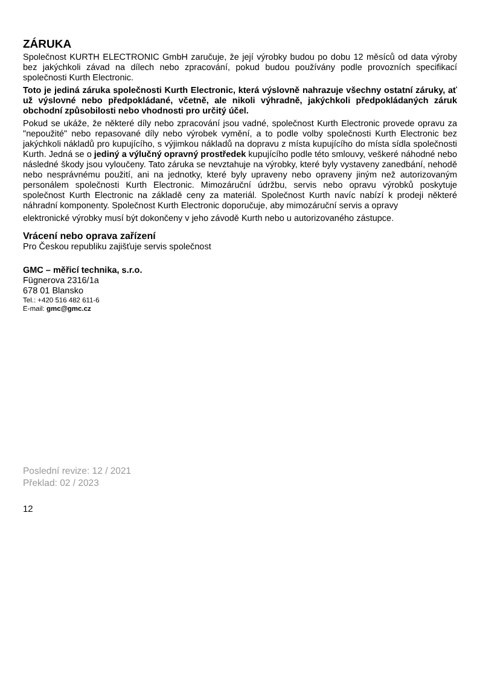ZÁRUKA
Společnost KURTH ELECTRONIC GmbH zaručuje, že její výrobky budou po dobu 12 měsíců od data výroby bez jakýchkoli závad na dílech nebo zpracování, pokud budou používány podle provozních specifikací společnosti Kurth Electronic.
Toto je jediná záruka společnosti Kurth Electronic, která výslovně nahrazuje všechny ostatní záruky, ať už výslovné nebo předpokládané, včetně, ale nikoli výhradně, jakýchkoli předpokládaných záruk obchodní způsobilosti nebo vhodnosti pro určitý účel.
Pokud se ukáže, že některé díly nebo zpracování jsou vadné, společnost Kurth Electronic provede opravu za "nepoužité" nebo repasované díly nebo výrobek vymění, a to podle volby společnosti Kurth Electronic bez jakýchkoli nákladů pro kupujícího, s výjimkou nákladů na dopravu z místa kupujícího do místa sídla společnosti Kurth. Jedná se o jediný a výlučný opravný prostředek kupujícího podle této smlouvy, veškeré náhodné nebo následné škody jsou vyloučeny. Tato záruka se nevztahuje na výrobky, které byly vystaveny zanedbání, nehodě nebo nesprávnému použití, ani na jednotky, které byly upraveny nebo opraveny jiným než autorizovaným personálem společnosti Kurth Electronic. Mimozáruční údržbu, servis nebo opravu výrobků poskytuje společnost Kurth Electronic na základě ceny za materiál. Společnost Kurth navíc nabízí k prodeji některé náhradní komponenty. Společnost Kurth Electronic doporučuje, aby mimozáruční servis a opravy
elektronické výrobky musí být dokončeny v jeho závodě Kurth nebo u autorizovaného zástupce.
Vrácení nebo oprava zařízení
Pro Českou republiku zajišťuje servis společnost
GMC – měřicí technika, s.r.o.
Fügnerova 2316/1a
678 01 Blansko
Tel.: +420 516 482 611-6
E-mail: gmc@gmc.cz
Poslední revize: 12 / 2021
Překlad: 02 / 2023
12